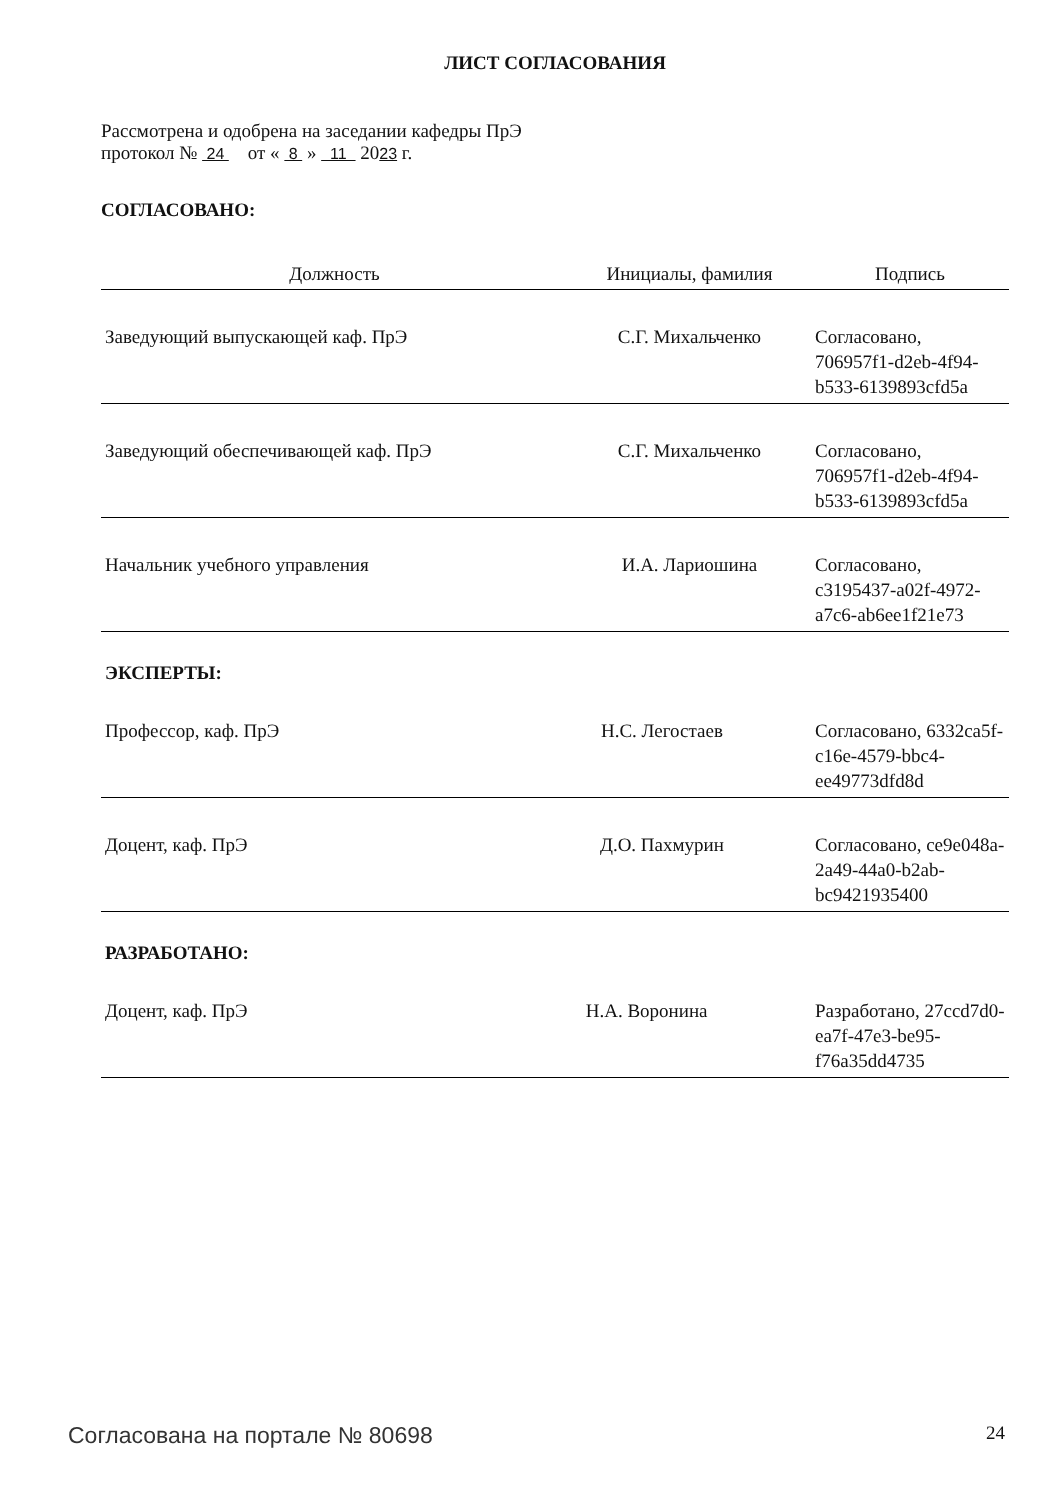ЛИСТ СОГЛАСОВАНИЯ
Рассмотрена и одобрена на заседании кафедры ПрЭ
протокол № 24 от « 8 » 11 2023 г.
СОГЛАСОВАНО:
| Должность | Инициалы, фамилия | Подпись |
| --- | --- | --- |
| Заведующий выпускающей каф. ПрЭ | С.Г. Михальченко | Согласовано, 706957f1-d2eb-4f94-b533-6139893cfd5a |
| Заведующий обеспечивающей каф. ПрЭ | С.Г. Михальченко | Согласовано, 706957f1-d2eb-4f94-b533-6139893cfd5a |
| Начальник учебного управления | И.А. Лариошина | Согласовано, c3195437-a02f-4972-a7c6-ab6ee1f21e73 |
ЭКСПЕРТЫ:
| Профессор, каф. ПрЭ | Н.С. Легостаев | Согласовано, 6332ca5f-c16e-4579-bbc4-ee49773dfd8d |
| Доцент, каф. ПрЭ | Д.О. Пахмурин | Согласовано, ce9e048a-2a49-44a0-b2ab-bc9421935400 |
РАЗРАБОТАНО:
| Доцент, каф. ПрЭ | Н.А. Воронина | Разработано, 27ccd7d0-ea7f-47e3-be95-f76a35dd4735 |
Согласована на портале № 80698 24